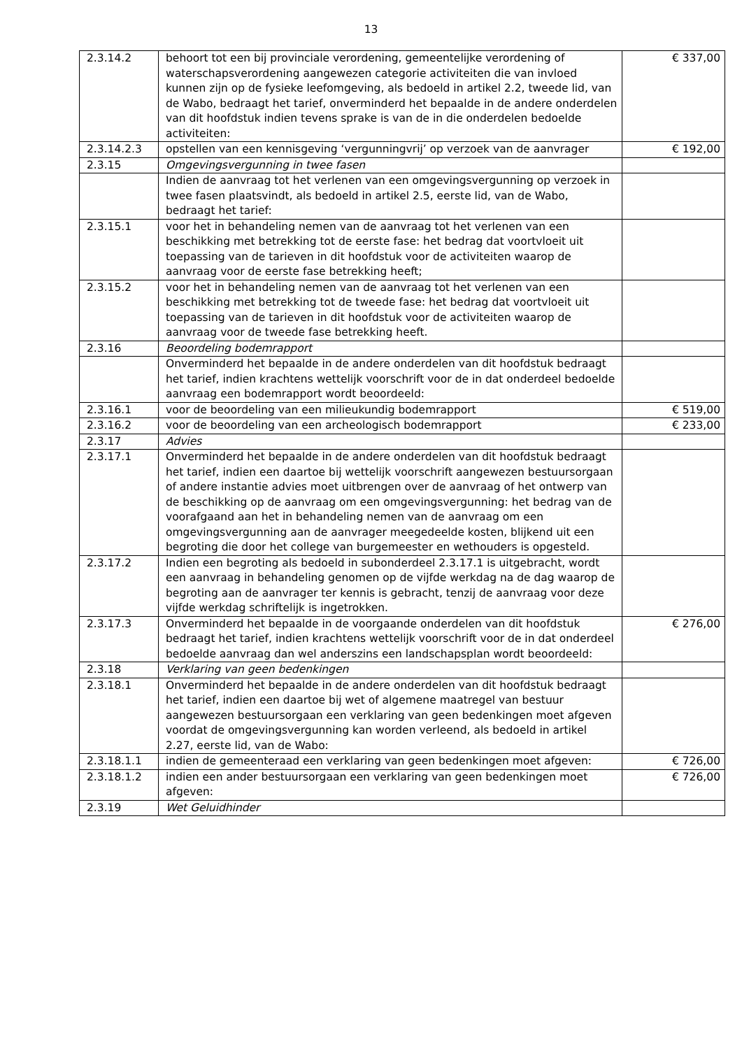13
| 2.3.14.2 | behoort tot een bij provinciale verordening, gemeentelijke verordening of waterschapsverordening aangewezen categorie activiteiten die van invloed kunnen zijn op de fysieke leefomgeving, als bedoeld in artikel 2.2, tweede lid, van de Wabo, bedraagt het tarief, onverminderd het bepaalde in de andere onderdelen van dit hoofdstuk indien tevens sprake is van de in die onderdelen bedoelde activiteiten: | € 337,00 |
| 2.3.14.2.3 | opstellen van een kennisgeving ‘vergunningvrij’ op verzoek van de aanvrager | € 192,00 |
| 2.3.15 | Omgevingsvergunning in twee fasen | |
| | Indien de aanvraag tot het verlenen van een omgevingsvergunning op verzoek in twee fasen plaatsvindt, als bedoeld in artikel 2.5, eerste lid, van de Wabo, bedraagt het tarief: | |
| 2.3.15.1 | voor het in behandeling nemen van de aanvraag tot het verlenen van een beschikking met betrekking tot de eerste fase: het bedrag dat voortvloeit uit toepassing van de tarieven in dit hoofdstuk voor de activiteiten waarop de aanvraag voor de eerste fase betrekking heeft; | |
| 2.3.15.2 | voor het in behandeling nemen van de aanvraag tot het verlenen van een beschikking met betrekking tot de tweede fase: het bedrag dat voortvloeit uit toepassing van de tarieven in dit hoofdstuk voor de activiteiten waarop de aanvraag voor de tweede fase betrekking heeft. | |
| 2.3.16 | Beoordeling bodemrapport | |
| | Onverminderd het bepaalde in de andere onderdelen van dit hoofdstuk bedraagt het tarief, indien krachtens wettelijk voorschrift voor de in dat onderdeel bedoelde aanvraag een bodemrapport wordt beoordeeld: | |
| 2.3.16.1 | voor de beoordeling van een milieukundig bodemrapport | € 519,00 |
| 2.3.16.2 | voor de beoordeling van een archeologisch bodemrapport | € 233,00 |
| 2.3.17 | Advies | |
| 2.3.17.1 | Onverminderd het bepaalde in de andere onderdelen van dit hoofdstuk bedraagt het tarief, indien een daartoe bij wettelijk voorschrift aangewezen bestuursorgaan of andere instantie advies moet uitbrengen over de aanvraag of het ontwerp van de beschikking op de aanvraag om een omgevingsvergunning: het bedrag van de voorafgaand aan het in behandeling nemen van de aanvraag om een omgevingsvergunning aan de aanvrager meegedeelde kosten, blijkend uit een begroting die door het college van burgemeester en wethouders is opgesteld. | |
| 2.3.17.2 | Indien een begroting als bedoeld in subonderdeel 2.3.17.1 is uitgebracht, wordt een aanvraag in behandeling genomen op de vijfde werkdag na de dag waarop de begroting aan de aanvrager ter kennis is gebracht, tenzij de aanvraag voor deze vijfde werkdag schriftelijk is ingetrokken. | |
| 2.3.17.3 | Onverminderd het bepaalde in de voorgaande onderdelen van dit hoofdstuk bedraagt het tarief, indien krachtens wettelijk voorschrift voor de in dat onderdeel bedoelde aanvraag dan wel anderszins een landschapsplan wordt beoordeeld: | € 276,00 |
| 2.3.18 | Verklaring van geen bedenkingen | |
| 2.3.18.1 | Onverminderd het bepaalde in de andere onderdelen van dit hoofdstuk bedraagt het tarief, indien een daartoe bij wet of algemene maatregel van bestuur aangewezen bestuursorgaan een verklaring van geen bedenkingen moet afgeven voordat de omgevingsvergunning kan worden verleend, als bedoeld in artikel 2.27, eerste lid, van de Wabo: | |
| 2.3.18.1.1 | indien de gemeenteraad een verklaring van geen bedenkingen moet afgeven: | € 726,00 |
| 2.3.18.1.2 | indien een ander bestuursorgaan een verklaring van geen bedenkingen moet afgeven: | € 726,00 |
| 2.3.19 | Wet Geluidhinder | |